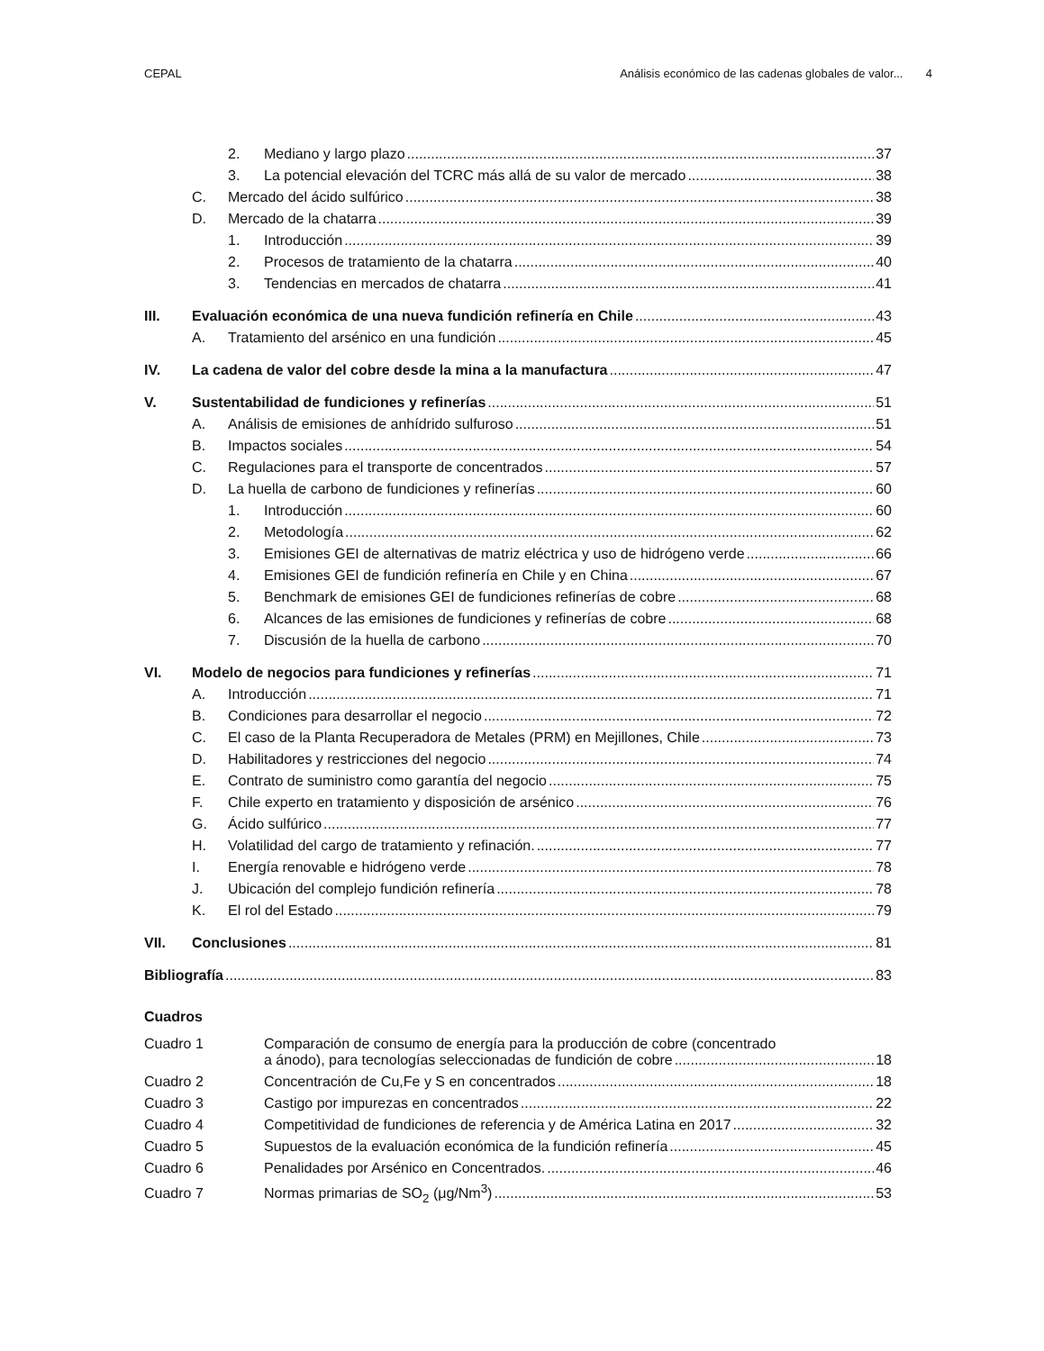CEPAL Análisis económico de las cadenas globales de valor... 4
2. Mediano y largo plazo 37
3. La potencial elevación del TCRC más allá de su valor de mercado 38
C. Mercado del ácido sulfúrico 38
D. Mercado de la chatarra 39
1. Introducción 39
2. Procesos de tratamiento de la chatarra 40
3. Tendencias en mercados de chatarra 41
III. Evaluación económica de una nueva fundición refinería en Chile 43
A. Tratamiento del arsénico en una fundición 45
IV. La cadena de valor del cobre desde la mina a la manufactura 47
V. Sustentabilidad de fundiciones y refinerías 51
A. Análisis de emisiones de anhídrido sulfuroso 51
B. Impactos sociales 54
C. Regulaciones para el transporte de concentrados 57
D. La huella de carbono de fundiciones y refinerías 60
1. Introducción 60
2. Metodología 62
3. Emisiones GEI de alternativas de matriz eléctrica y uso de hidrógeno verde 66
4. Emisiones GEI de fundición refinería en Chile y en China 67
5. Benchmark de emisiones GEI de fundiciones refinerías de cobre 68
6. Alcances de las emisiones de fundiciones y refinerías de cobre 68
7. Discusión de la huella de carbono 70
VI. Modelo de negocios para fundiciones y refinerías 71
A. Introducción 71
B. Condiciones para desarrollar el negocio 72
C. El caso de la Planta Recuperadora de Metales (PRM) en Mejillones, Chile 73
D. Habilitadores y restricciones del negocio 74
E. Contrato de suministro como garantía del negocio 75
F. Chile experto en tratamiento y disposición de arsénico 76
G. Ácido sulfúrico 77
H. Volatilidad del cargo de tratamiento y refinación. 77
I. Energía renovable e hidrógeno verde 78
J. Ubicación del complejo fundición refinería 78
K. El rol del Estado 79
VII. Conclusiones 81
Bibliografía 83
Cuadros
Cuadro 1 Comparación de consumo de energía para la producción de cobre (concentrado
a ánodo), para tecnologías seleccionadas de fundición de cobre 18
Cuadro 2 Concentración de Cu,Fe y S en concentrados 18
Cuadro 3 Castigo por impurezas en concentrados 22
Cuadro 4 Competitividad de fundiciones de referencia y de América Latina en 2017 32
Cuadro 5 Supuestos de la evaluación económica de la fundición refinería 45
Cuadro 6 Penalidades por Arsénico en Concentrados. 46
Cuadro 7 Normas primarias de SO<sub>2</sub> (μg/Nm<sup>3</sup>) 53